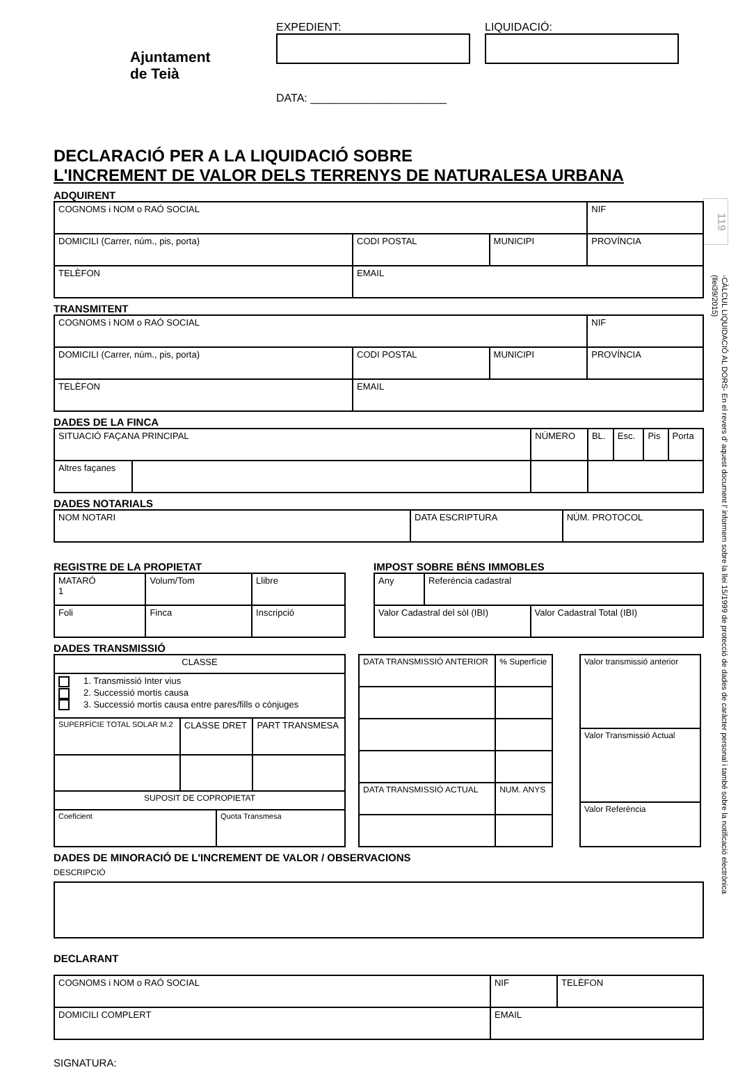119
-CÀLCUL LIQUIDACIÓ AL DORS- En el revers d' aquest document l' informem sobre la llei 15/1999 de protecció de dades de caràcter personal i també sobre la notificació electrònica (llei39/2015)
Ajuntament
de Teià
EXPEDIENT:
DATA: ______________________
LIQUIDACIÓ:
DECLARACIÓ PER A LA LIQUIDACIÓ SOBRE
L'INCREMENT DE VALOR DELS TERRENYS DE NATURALESA URBANA
ADQUIRENT
| COGNOMS i NOM o RAÓ SOCIAL | | | | NIF |
| DOMICILI (Carrer, núm., pis, porta) | | CODI POSTAL | MUNICIPI | PROVÍNCIA |
| TELÈFON | EMAIL | | | |
TRANSMITENT
| COGNOMS i NOM o RAÓ SOCIAL | | | | NIF |
| DOMICILI (Carrer, núm., pis, porta) | | CODI POSTAL | MUNICIPI | PROVÍNCIA |
| TELÈFON | EMAIL | | | |
DADES DE LA FINCA
| SITUACIÓ FAÇANA PRINCIPAL | | NÚMERO | BL. | Esc. | Pis | Porta |
| Altres façanes | | | | | | |
DADES NOTARIALS
| NOM NOTARI | DATA ESCRIPTURA | NÚM. PROTOCOL |
REGISTRE DE LA PROPIETAT
| MATARÓ 1 | Volum/Tom | Llibre |
| Foli | Finca | Inscripció |
IMPOST SOBRE BÉNS IMMOBLES
| Any | Referència cadastral | |
| Valor Cadastral del sòl (IBI) | | Valor Cadastral Total (IBI) |
DADES TRANSMISSIÓ
| CLASSE | | | |
| 1. Transmissió Inter vius 2. Successió mortis causa 3. Successió mortis causa entre pares/fills o cònjuges | | | |
| SUPERFÍCIE TOTAL SOLAR M.2 | CLASSE DRET | | PART TRANSMESA |
| SUPOSIT DE COPROPIETAT | | | |
| Coeficient | | Quota Transmesa | |
| DATA TRANSMISSIÓ ANTERIOR | % Superfície |
| DATA TRANSMISSIÓ ACTUAL | NUM. ANYS |
| Valor transmissió anterior |
| Valor Transmissió Actual |
| Valor Referència |
DADES DE MINORACIÓ DE L'INCREMENT DE VALOR / OBSERVACIONS
DESCRIPCIÓ
DECLARANT
| COGNOMS i NOM o RAÓ SOCIAL | NIF | TELÈFON |
| DOMICILI COMPLERT | EMAIL | |
SIGNATURA: